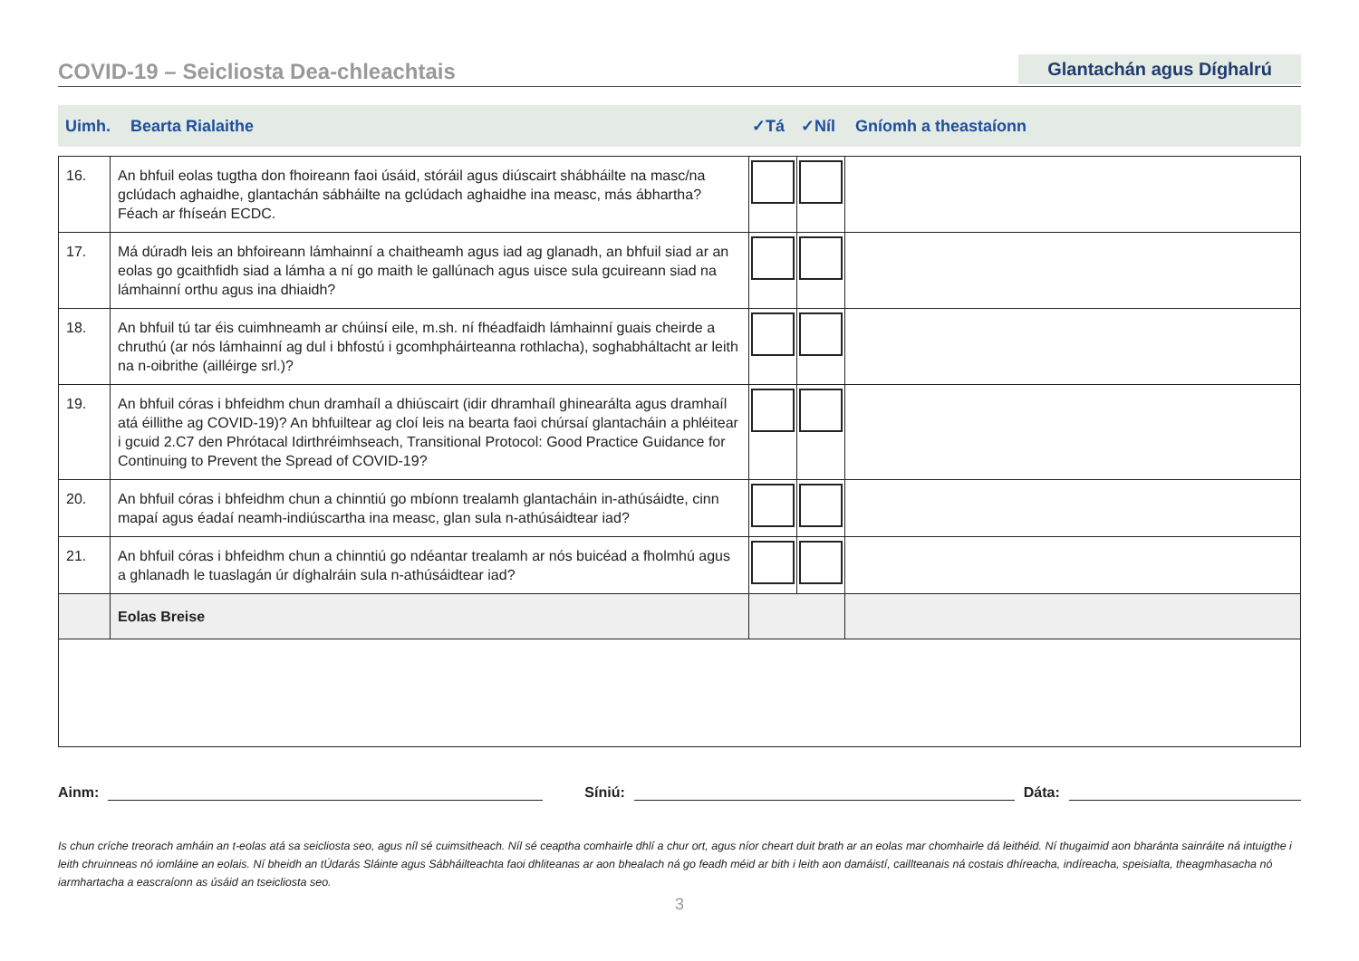COVID-19 – Seicliosta Dea-chleachtais
Glantachán agus Díghalrú
Uimh. Bearta Rialaithe ✓Tá ✓Níl Gníomh a theastaíonn
| 16. | An bhfuil eolas tugtha don fhoireann faoi úsáid, stóráil agus diúscairt shábháilte na masc/na gclúdach aghaidhe, glantachán sábháilte na gclúdach aghaidhe ina measc, más ábhartha? Féach ar fhíseán ECDC. | | | |
| 17. | Má dúradh leis an bhfoireann lámhainní a chaitheamh agus iad ag glanadh, an bhfuil siad ar an eolas go gcaithfidh siad a lámha a ní go maith le gallúnach agus uisce sula gcuireann siad na lámhainní orthu agus ina dhiaidh? | | | |
| 18. | An bhfuil tú tar éis cuimhneamh ar chúinsí eile, m.sh. ní fhéadfaidh lámhainní guais cheirde a chruthú (ar nós lámhainní ag dul i bhfostú i gcomhpháirteanna rothlacha), soghabháltacht ar leith na n-oibrithe (ailléirge srl.)? | | | |
| 19. | An bhfuil córas i bhfeidhm chun dramhaíl a dhiúscairt (idir dhramhaíl ghinearálta agus dramhaíl atá éillithe ag COVID-19)? An bhfuiltear ag cloí leis na bearta faoi chúrsaí glantacháin a phléitear i gcuid 2.C7 den Phrótacal Idirthréimhseach, Transitional Protocol: Good Practice Guidance for Continuing to Prevent the Spread of COVID-19? | | | |
| 20. | An bhfuil córas i bhfeidhm chun a chinntiú go mbíonn trealamh glantacháin in-athúsáidte, cinn mapaí agus éadaí neamh-indiúscartha ina measc, glan sula n-athúsáidtear iad? | | | |
| 21. | An bhfuil córas i bhfeidhm chun a chinntiú go ndéantar trealamh ar nós buicéad a fholmhú agus a ghlanadh le tuaslagán úr díghalráin sula n-athúsáidtear iad? | | | |
| | Eolas Breise | | | |
Ainm:
Síniú:
Dáta:
Is chun críche treorach amháin an t-eolas atá sa seicliosta seo, agus níl sé cuimsitheach. Níl sé ceaptha comhairle dhlí a chur ort, agus níor cheart duit brath ar an eolas mar chomhairle dá leithéid. Ní thugaimid aon bharánta sainráite ná intuigthe i leith chruinneas nó iomláine an eolais. Ní bheidh an tÚdarás Sláinte agus Sábháilteachta faoi dhliteanas ar aon bhealach ná go feadh méid ar bith i leith aon damáistí, caillteanais ná costais dhíreacha, indíreacha, speisialta, theagmhasacha nó iarmhartacha a eascraíonn as úsáid an tseicliosta seo.
3